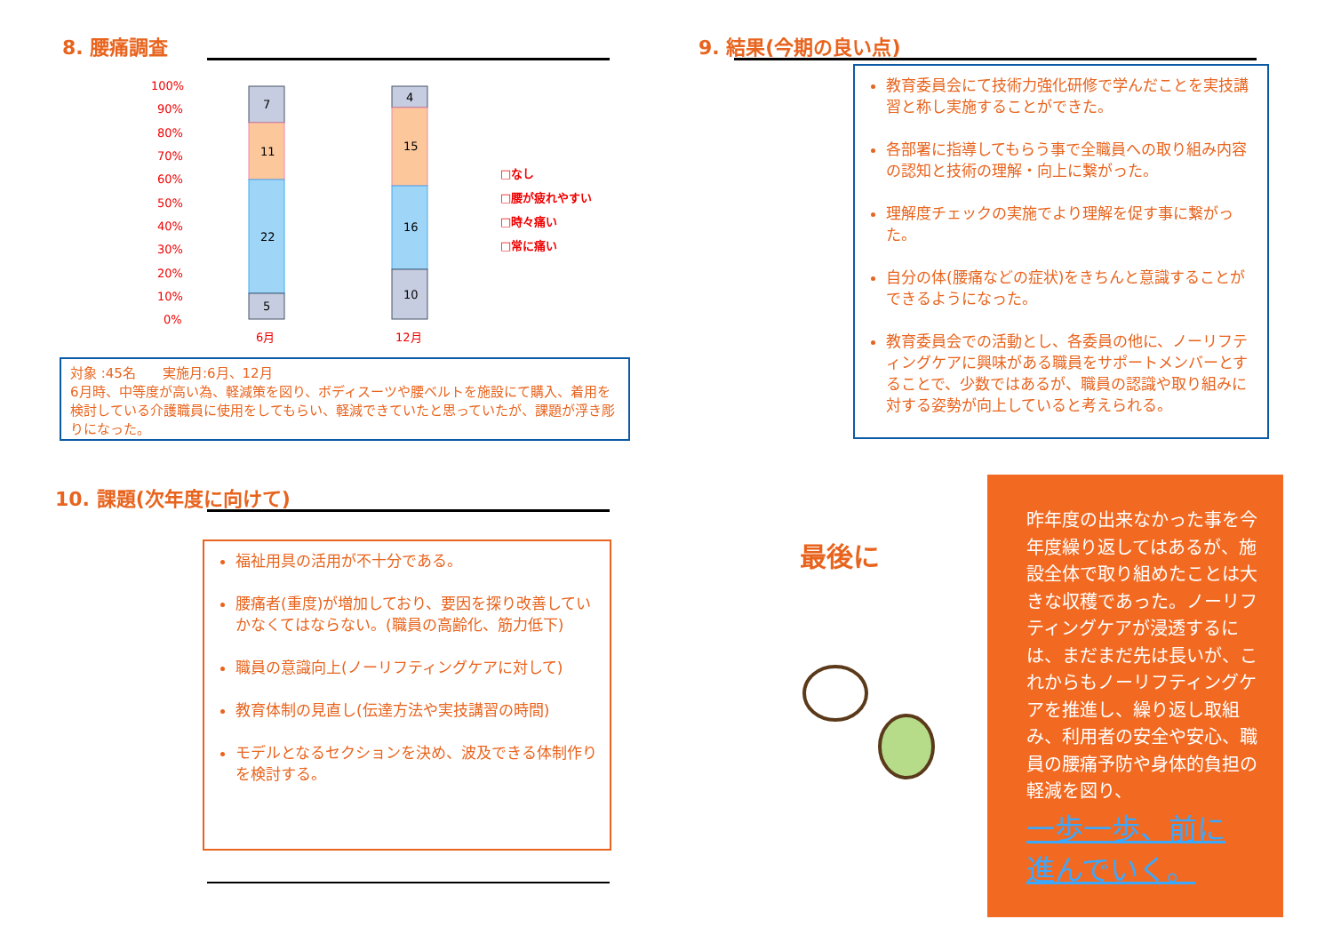8. 腰痛調査
100%
90%
80%
70%
60%
50%
40%
30%
20%
10%
0%
6月
12月
7
11
22
5
4
15
16
10
□なし
□腰が疲れやすい
□時々痛い
□常に痛い
対象 :45名　　実施月:6月、12月
6月時、中等度が高い為、軽減策を図り、ボディスーツや腰ベルトを施設にて購入、着用を検討している介護職員に使用をしてもらい、軽減できていたと思っていたが、課題が浮き彫りになった。
9. 結果(今期の良い点)
教育委員会にて技術力強化研修で学んだことを実技講習と称し実施することができた。
各部署に指導してもらう事で全職員への取り組み内容の認知と技術の理解・向上に繋がった。
理解度チェックの実施でより理解を促す事に繋がった。
自分の体(腰痛などの症状)をきちんと意識することができるようになった。
教育委員会での活動とし、各委員の他に、ノーリフティングケアに興味がある職員をサポートメンバーとすることで、少数ではあるが、職員の認識や取り組みに対する姿勢が向上していると考えられる。
10. 課題(次年度に向けて)
福祉用具の活用が不十分である。
腰痛者(重度)が増加しており、要因を探り改善していかなくてはならない。(職員の高齢化、筋力低下)
職員の意識向上(ノーリフティングケアに対して)
教育体制の見直し(伝達方法や実技講習の時間)
モデルとなるセクションを決め、波及できる体制作りを検討する。
最後に
昨年度の出来なかった事を今年度繰り返してはあるが、施設全体で取り組めたことは大きな収穫であった。ノーリフティングケアが浸透するには、まだまだ先は長いが、これからもノーリフティングケアを推進し、繰り返し取組み、利用者の安全や安心、職員の腰痛予防や身体的負担の軽減を図り、
一歩一歩、前に
進んでいく。